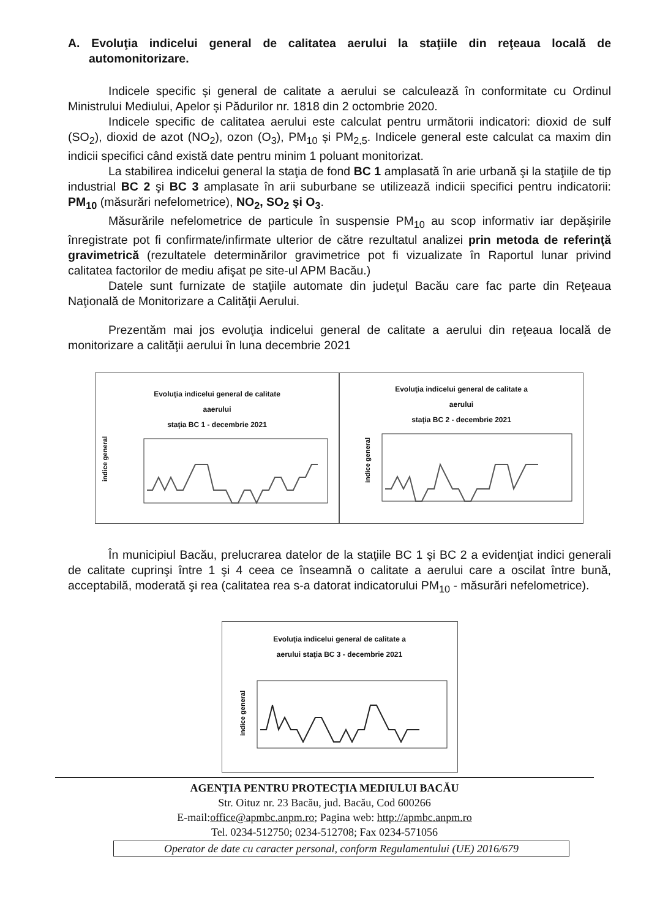A. Evoluţia indicelui general de calitatea aerului la staţiile din reţeaua locală de automonitorizare.
Indicele specific și general de calitate a aerului se calculează în conformitate cu Ordinul Ministrului Mediului, Apelor și Pădurilor nr. 1818 din 2 octombrie 2020.
Indicele specific de calitatea aerului este calculat pentru următorii indicatori: dioxid de sulf (SO<sub>2</sub>), dioxid de azot (NO<sub>2</sub>), ozon (O<sub>3</sub>), PM<sub>10</sub> și PM<sub>2,5</sub>. Indicele general este calculat ca maxim din indicii specifici când există date pentru minim 1 poluant monitorizat.
La stabilirea indicelui general la staţia de fond BC 1 amplasată în arie urbană şi la staţiile de tip industrial BC 2 şi BC 3 amplasate în arii suburbane se utilizează indicii specifici pentru indicatorii: PM<sub>10</sub> (măsurări nefelometrice), NO<sub>2</sub>, SO<sub>2</sub> şi O<sub>3</sub>.
Măsurările nefelometrice de particule în suspensie PM<sub>10</sub> au scop informativ iar depăşirile înregistrate pot fi confirmate/infirmate ulterior de către rezultatul analizei prin metoda de referinţă gravimetrică (rezultatele determinărilor gravimetrice pot fi vizualizate în Raportul lunar privind calitatea factorilor de mediu afişat pe site-ul APM Bacău.)
Datele sunt furnizate de staţiile automate din judeţul Bacău care fac parte din Reţeaua Naţională de Monitorizare a Calităţii Aerului.
Prezentăm mai jos evoluţia indicelui general de calitate a aerului din reţeaua locală de monitorizare a calităţii aerului în luna decembrie 2021
Evoluţia indicelui general de calitate
aaerului
staţia BC 1 - decembrie 2021
indice general
Evoluţia indicelui general de calitate a
aerului
staţia BC 2 - decembrie 2021
indice general
În municipiul Bacău, prelucrarea datelor de la staţiile BC 1 şi BC 2 a evidenţiat indici generali de calitate cuprinşi între 1 şi 4 ceea ce înseamnă o calitate a aerului care a oscilat între bună, acceptabilă, moderată şi rea (calitatea rea s-a datorat indicatorului PM<sub>10</sub> - măsurări nefelometrice).
Evoluţia indicelui general de calitate a
aerului staţia BC 3 - decembrie 2021
indice general
AGENŢIA PENTRU PROTECŢIA MEDIULUI BACĂU
Str. Oituz nr. 23 Bacău, jud. Bacău, Cod 600266
E-mail:office@apmbc.anpm.ro; Pagina web: http://apmbc.anpm.ro
Tel. 0234-512750; 0234-512708; Fax 0234-571056
Operator de date cu caracter personal, conform Regulamentului (UE) 2016/679